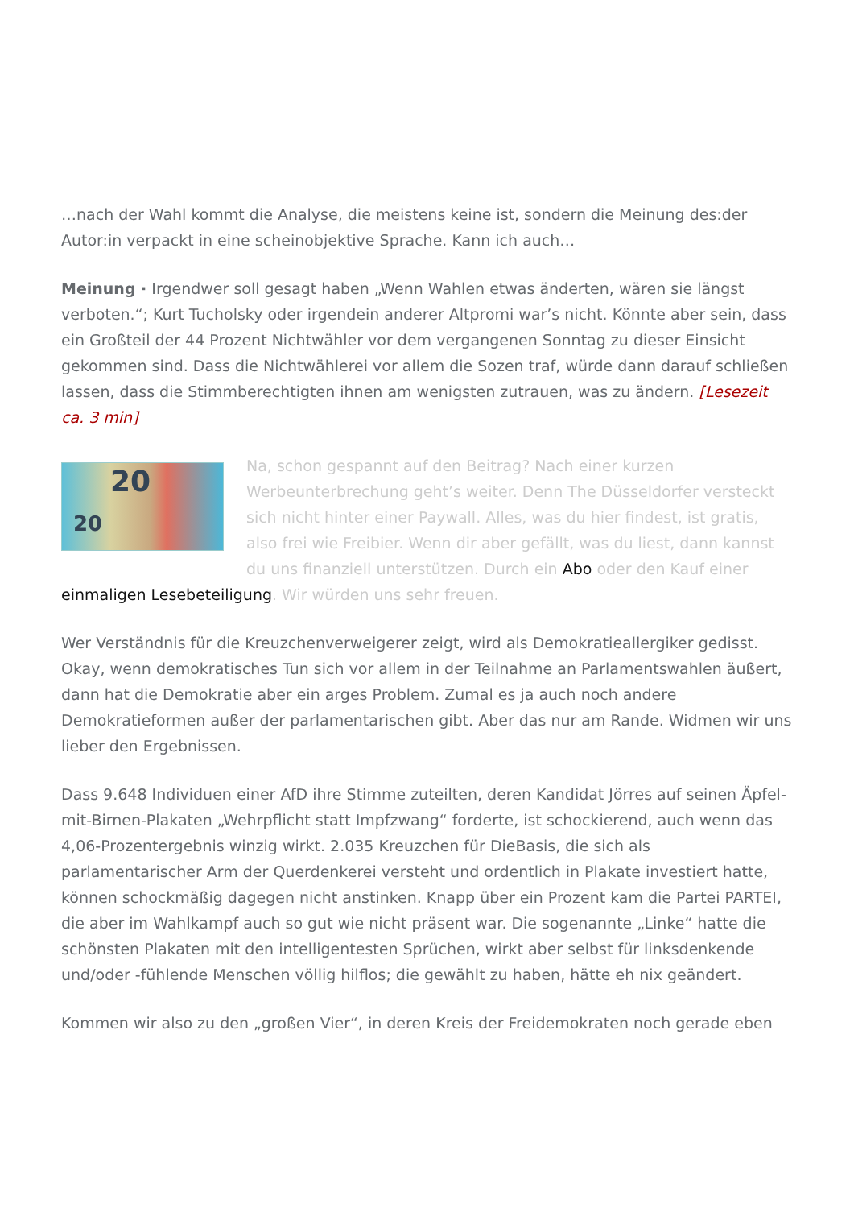…nach der Wahl kommt die Analyse, die meistens keine ist, sondern die Meinung des:der Autor:in verpackt in eine scheinobjektive Sprache. Kann ich auch…
Meinung · Irgendwer soll gesagt haben „Wenn Wahlen etwas änderten, wären sie längst verboten.“; Kurt Tucholsky oder irgendein anderer Altpromi war’s nicht. Könnte aber sein, dass ein Großteil der 44 Prozent Nichtwähler vor dem vergangenen Sonntag zu dieser Einsicht gekommen sind. Dass die Nichtwählerei vor allem die Sozen traf, würde dann darauf schließen lassen, dass die Stimmberechtigten ihnen am wenigsten zutrauen, was zu ändern. [Lesezeit ca. 3 min]
20
20 Na, schon gespannt auf den Beitrag? Nach einer kurzen Werbeunterbrechung geht’s weiter. Denn The Düsseldorfer versteckt sich nicht hinter einer Paywall. Alles, was du hier findest, ist gratis, also frei wie Freibier. Wenn dir aber gefällt, was du liest, dann kannst du uns finanziell unterstützen. Durch ein Abo oder den Kauf einer einmaligen Lesebeteiligung. Wir würden uns sehr freuen.
Wer Verständnis für die Kreuzchenverweigerer zeigt, wird als Demokratieallergiker gedisst. Okay, wenn demokratisches Tun sich vor allem in der Teilnahme an Parlamentswahlen äußert, dann hat die Demokratie aber ein arges Problem. Zumal es ja auch noch andere Demokratieformen außer der parlamentarischen gibt. Aber das nur am Rande. Widmen wir uns lieber den Ergebnissen.
Dass 9.648 Individuen einer AfD ihre Stimme zuteilten, deren Kandidat Jörres auf seinen Äpfel-mit-Birnen-Plakaten „Wehrpflicht statt Impfzwang“ forderte, ist schockierend, auch wenn das 4,06-Prozentergebnis winzig wirkt. 2.035 Kreuzchen für DieBasis, die sich als parlamentarischer Arm der Querdenkerei versteht und ordentlich in Plakate investiert hatte, können schockmäßig dagegen nicht anstinken. Knapp über ein Prozent kam die Partei PARTEI, die aber im Wahlkampf auch so gut wie nicht präsent war. Die sogenannte „Linke“ hatte die schönsten Plakaten mit den intelligentesten Sprüchen, wirkt aber selbst für linksdenkende und/oder -fühlende Menschen völlig hilflos; die gewählt zu haben, hätte eh nix geändert.
Kommen wir also zu den „großen Vier“, in deren Kreis der Freidemokraten noch gerade eben